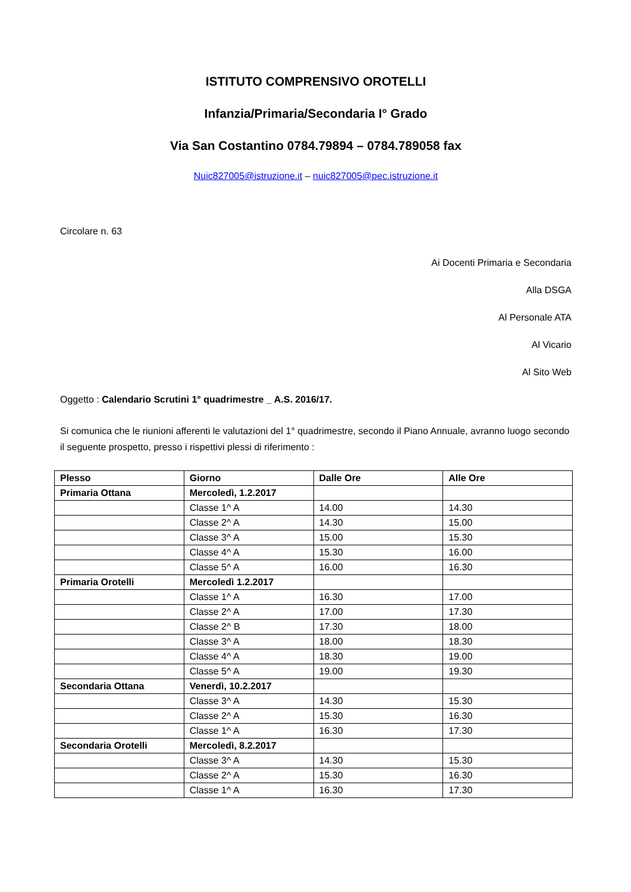ISTITUTO COMPRENSIVO OROTELLI
Infanzia/Primaria/Secondaria I° Grado
Via San Costantino 0784.79894 – 0784.789058 fax
Nuic827005@istruzione.it – nuic827005@pec.istruzione.it
Circolare n. 63
Ai Docenti Primaria e Secondaria
Alla DSGA
Al Personale ATA
Al Vicario
Al Sito Web
Oggetto : Calendario Scrutini 1° quadrimestre _ A.S. 2016/17.
Si comunica che le riunioni afferenti le valutazioni del 1° quadrimestre, secondo il Piano Annuale, avranno luogo secondo il seguente prospetto, presso i rispettivi plessi di riferimento :
| Plesso | Giorno | Dalle Ore | Alle Ore |
| --- | --- | --- | --- |
| Primaria Ottana | Mercoledì, 1.2.2017 | | |
| | Classe 1^ A | 14.00 | 14.30 |
| | Classe 2^ A | 14.30 | 15.00 |
| | Classe 3^ A | 15.00 | 15.30 |
| | Classe 4^ A | 15.30 | 16.00 |
| | Classe 5^ A | 16.00 | 16.30 |
| Primaria Orotelli | Mercoledì 1.2.2017 | | |
| | Classe 1^ A | 16.30 | 17.00 |
| | Classe 2^ A | 17.00 | 17.30 |
| | Classe 2^ B | 17.30 | 18.00 |
| | Classe 3^ A | 18.00 | 18.30 |
| | Classe 4^ A | 18.30 | 19.00 |
| | Classe 5^ A | 19.00 | 19.30 |
| Secondaria Ottana | Venerdì, 10.2.2017 | | |
| | Classe 3^ A | 14.30 | 15.30 |
| | Classe 2^ A | 15.30 | 16.30 |
| | Classe 1^ A | 16.30 | 17.30 |
| Secondaria Orotelli | Mercoledì, 8.2.2017 | | |
| | Classe 3^ A | 14.30 | 15.30 |
| | Classe 2^ A | 15.30 | 16.30 |
| | Classe 1^ A | 16.30 | 17.30 |